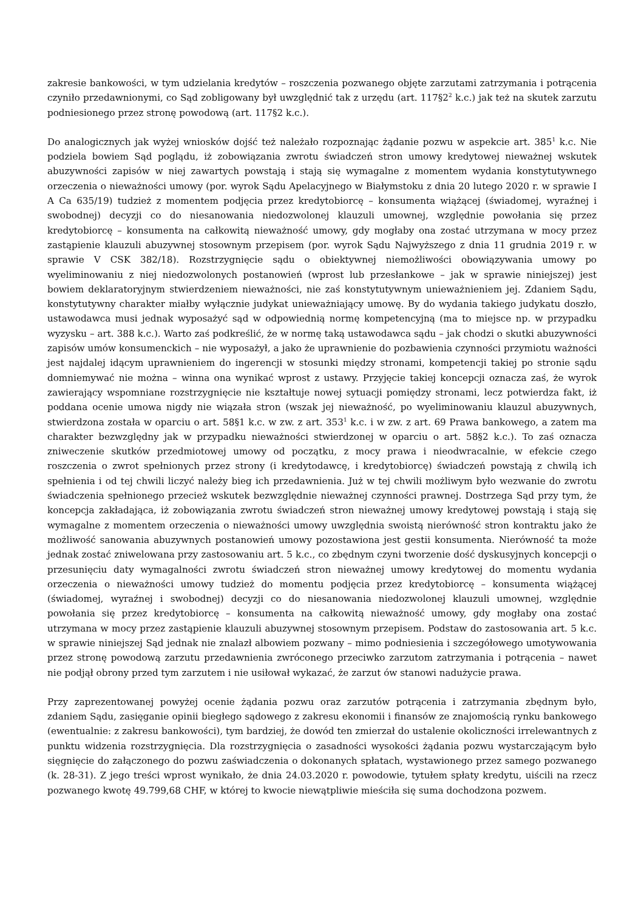zakresie bankowości, w tym udzielania kredytów – roszczenia pozwanego objęte zarzutami zatrzymania i potrącenia czyniło przedawnionymi, co Sąd zobligowany był uwzględnić tak z urzędu (art. 117§2<sup>2</sup> k.c.) jak też na skutek zarzutu podniesionego przez stronę powodową (art. 117§2 k.c.).
Do analogicznych jak wyżej wniosków dojść też należało rozpoznając żądanie pozwu w aspekcie art. 385<sup>1</sup> k.c. Nie podziela bowiem Sąd poglądu, iż zobowiązania zwrotu świadczeń stron umowy kredytowej nieważnej wskutek abuzywności zapisów w niej zawartych powstają i stają się wymagalne z momentem wydania konstytutywnego orzeczenia o nieważności umowy (por. wyrok Sądu Apelacyjnego w Białymstoku z dnia 20 lutego 2020 r. w sprawie I A Ca 635/19) tudzież z momentem podjęcia przez kredytobiorcę – konsumenta wiążącej (świadomej, wyraźnej i swobodnej) decyzji co do niesanowania niedozwolonej klauzuli umownej, względnie powołania się przez kredytobiorcę – konsumenta na całkowitą nieważność umowy, gdy mogłaby ona zostać utrzymana w mocy przez zastąpienie klauzuli abuzywnej stosownym przepisem (por. wyrok Sądu Najwyższego z dnia 11 grudnia 2019 r. w sprawie V CSK 382/18). Rozstrzygnięcie sądu o obiektywnej niemożliwości obowiązywania umowy po wyeliminowaniu z niej niedozwolonych postanowień (wprost lub przesłankowe – jak w sprawie niniejszej) jest bowiem deklaratoryjnym stwierdzeniem nieważności, nie zaś konstytutywnym unieważnieniem jej. Zdaniem Sądu, konstytutywny charakter miałby wyłącznie judykat unieważniający umowę. By do wydania takiego judykatu doszło, ustawodawca musi jednak wyposażyć sąd w odpowiednią normę kompetencyjną (ma to miejsce np. w przypadku wyzysku – art. 388 k.c.). Warto zaś podkreślić, że w normę taką ustawodawca sądu – jak chodzi o skutki abuzywności zapisów umów konsumenckich – nie wyposażył, a jako że uprawnienie do pozbawienia czynności przymiotu ważności jest najdalej idącym uprawnieniem do ingerencji w stosunki między stronami, kompetencji takiej po stronie sądu domniemywać nie można – winna ona wynikać wprost z ustawy. Przyjęcie takiej koncepcji oznacza zaś, że wyrok zawierający wspomniane rozstrzygnięcie nie kształtuje nowej sytuacji pomiędzy stronami, lecz potwierdza fakt, iż poddana ocenie umowa nigdy nie wiązała stron (wszak jej nieważność, po wyeliminowaniu klauzul abuzywnych, stwierdzona została w oparciu o art. 58§1 k.c. w zw. z art. 353<sup>1</sup> k.c. i w zw. z art. 69 Prawa bankowego, a zatem ma charakter bezwzględny jak w przypadku nieważności stwierdzonej w oparciu o art. 58§2 k.c.). To zaś oznacza zniweczenie skutków przedmiotowej umowy od początku, z mocy prawa i nieodwracalnie, w efekcie czego roszczenia o zwrot spełnionych przez strony (i kredytodawcę, i kredytobiorcę) świadczeń powstają z chwilą ich spełnienia i od tej chwili liczyć należy bieg ich przedawnienia. Już w tej chwili możliwym było wezwanie do zwrotu świadczenia spełnionego przecież wskutek bezwzględnie nieważnej czynności prawnej. Dostrzega Sąd przy tym, że koncepcja zakładająca, iż zobowiązania zwrotu świadczeń stron nieważnej umowy kredytowej powstają i stają się wymagalne z momentem orzeczenia o nieważności umowy uwzględnia swoistą nierówność stron kontraktu jako że możliwość sanowania abuzywnych postanowień umowy pozostawiona jest gestii konsumenta. Nierówność ta może jednak zostać zniwelowana przy zastosowaniu art. 5 k.c., co zbędnym czyni tworzenie dość dyskusyjnych koncepcji o przesunięciu daty wymagalności zwrotu świadczeń stron nieważnej umowy kredytowej do momentu wydania orzeczenia o nieważności umowy tudzież do momentu podjęcia przez kredytobiorcę – konsumenta wiążącej (świadomej, wyraźnej i swobodnej) decyzji co do niesanowania niedozwolonej klauzuli umownej, względnie powołania się przez kredytobiorcę – konsumenta na całkowitą nieważność umowy, gdy mogłaby ona zostać utrzymana w mocy przez zastąpienie klauzuli abuzywnej stosownym przepisem. Podstaw do zastosowania art. 5 k.c. w sprawie niniejszej Sąd jednak nie znalazł albowiem pozwany – mimo podniesienia i szczegółowego umotywowania przez stronę powodową zarzutu przedawnienia zwróconego przeciwko zarzutom zatrzymania i potrącenia – nawet nie podjął obrony przed tym zarzutem i nie usiłował wykazać, że zarzut ów stanowi nadużycie prawa.
Przy zaprezentowanej powyżej ocenie żądania pozwu oraz zarzutów potrącenia i zatrzymania zbędnym było, zdaniem Sądu, zasięganie opinii biegłego sądowego z zakresu ekonomii i finansów ze znajomością rynku bankowego (ewentualnie: z zakresu bankowości), tym bardziej, że dowód ten zmierzał do ustalenie okoliczności irrelewantnych z punktu widzenia rozstrzygnięcia. Dla rozstrzygnięcia o zasadności wysokości żądania pozwu wystarczającym było sięgnięcie do załączonego do pozwu zaświadczenia o dokonanych spłatach, wystawionego przez samego pozwanego (k. 28-31). Z jego treści wprost wynikało, że dnia 24.03.2020 r. powodowie, tytułem spłaty kredytu, uiścili na rzecz pozwanego kwotę 49.799,68 CHF, w której to kwocie niewątpliwie mieściła się suma dochodzona pozwem.